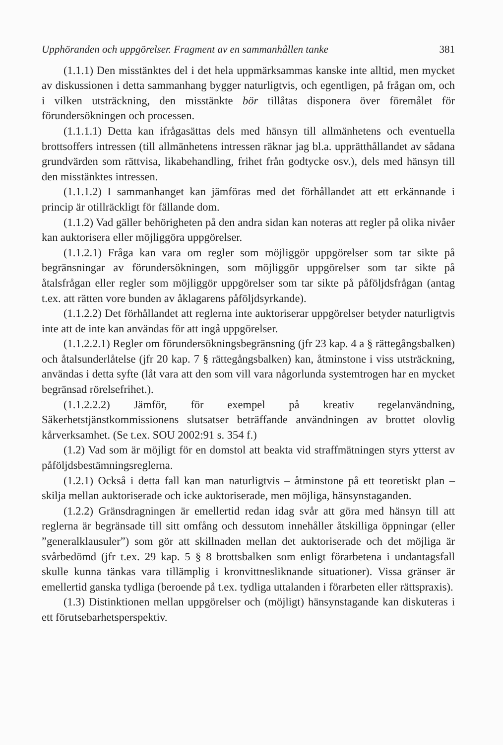Upphöranden och uppgörelser. Fragment av en sammanhållen tanke 381
(1.1.1) Den misstänktes del i det hela uppmärksammas kanske inte alltid, men mycket av diskussionen i detta sammanhang bygger naturligtvis, och egentligen, på frågan om, och i vilken utsträckning, den misstänkte bör tillåtas disponera över föremålet för förundersökningen och processen.
(1.1.1.1) Detta kan ifrågasättas dels med hänsyn till allmänhetens och eventuella brottsoffers intressen (till allmänhetens intressen räknar jag bl.a. upprätthållandet av sådana grundvärden som rättvisa, likabehandling, frihet från godtycke osv.), dels med hänsyn till den misstänktes intressen.
(1.1.1.2) I sammanhanget kan jämföras med det förhållandet att ett erkännande i princip är otillräckligt för fällande dom.
(1.1.2) Vad gäller behörigheten på den andra sidan kan noteras att regler på olika nivåer kan auktorisera eller möjliggöra uppgörelser.
(1.1.2.1) Fråga kan vara om regler som möjliggör uppgörelser som tar sikte på begränsningar av förundersökningen, som möjliggör uppgörelser som tar sikte på åtalsfrågan eller regler som möjliggör uppgörelser som tar sikte på påföljdsfrågan (antag t.ex. att rätten vore bunden av åklagarens påföljdsyrkande).
(1.1.2.2) Det förhållandet att reglerna inte auktoriserar uppgörelser betyder naturligtvis inte att de inte kan användas för att ingå uppgörelser.
(1.1.2.2.1) Regler om förundersökningsbegränsning (jfr 23 kap. 4 a § rättegångsbalken) och åtalsunderlåtelse (jfr 20 kap. 7 § rättegångsbalken) kan, åtminstone i viss utsträckning, användas i detta syfte (låt vara att den som vill vara någorlunda systemtrogen har en mycket begränsad rörelsefrihet.).
(1.1.2.2.2) Jämför, för exempel på kreativ regelanvändning, Säkerhetstjänstkommissionens slutsatser beträffande användningen av brottet olovlig kårverksamhet. (Se t.ex. SOU 2002:91 s. 354 f.)
(1.2) Vad som är möjligt för en domstol att beakta vid straffmätningen styrs ytterst av påföljdsbestämningsreglerna.
(1.2.1) Också i detta fall kan man naturligtvis – åtminstone på ett teoretiskt plan – skilja mellan auktoriserade och icke auktoriserade, men möjliga, hänsynstaganden.
(1.2.2) Gränsdragningen är emellertid redan idag svår att göra med hänsyn till att reglerna är begränsade till sitt omfång och dessutom innehåller åtskilliga öppningar (eller ”generalklausuler”) som gör att skillnaden mellan det auktoriserade och det möjliga är svårbedömd (jfr t.ex. 29 kap. 5 § 8 brottsbalken som enligt förarbetena i undantagsfall skulle kunna tänkas vara tillämplig i kronvittnesliknande situationer). Vissa gränser är emellertid ganska tydliga (beroende på t.ex. tydliga uttalanden i förarbeten eller rättspraxis).
(1.3) Distinktionen mellan uppgörelser och (möjligt) hänsynstagande kan diskuteras i ett förutsebarhetsperspektiv.